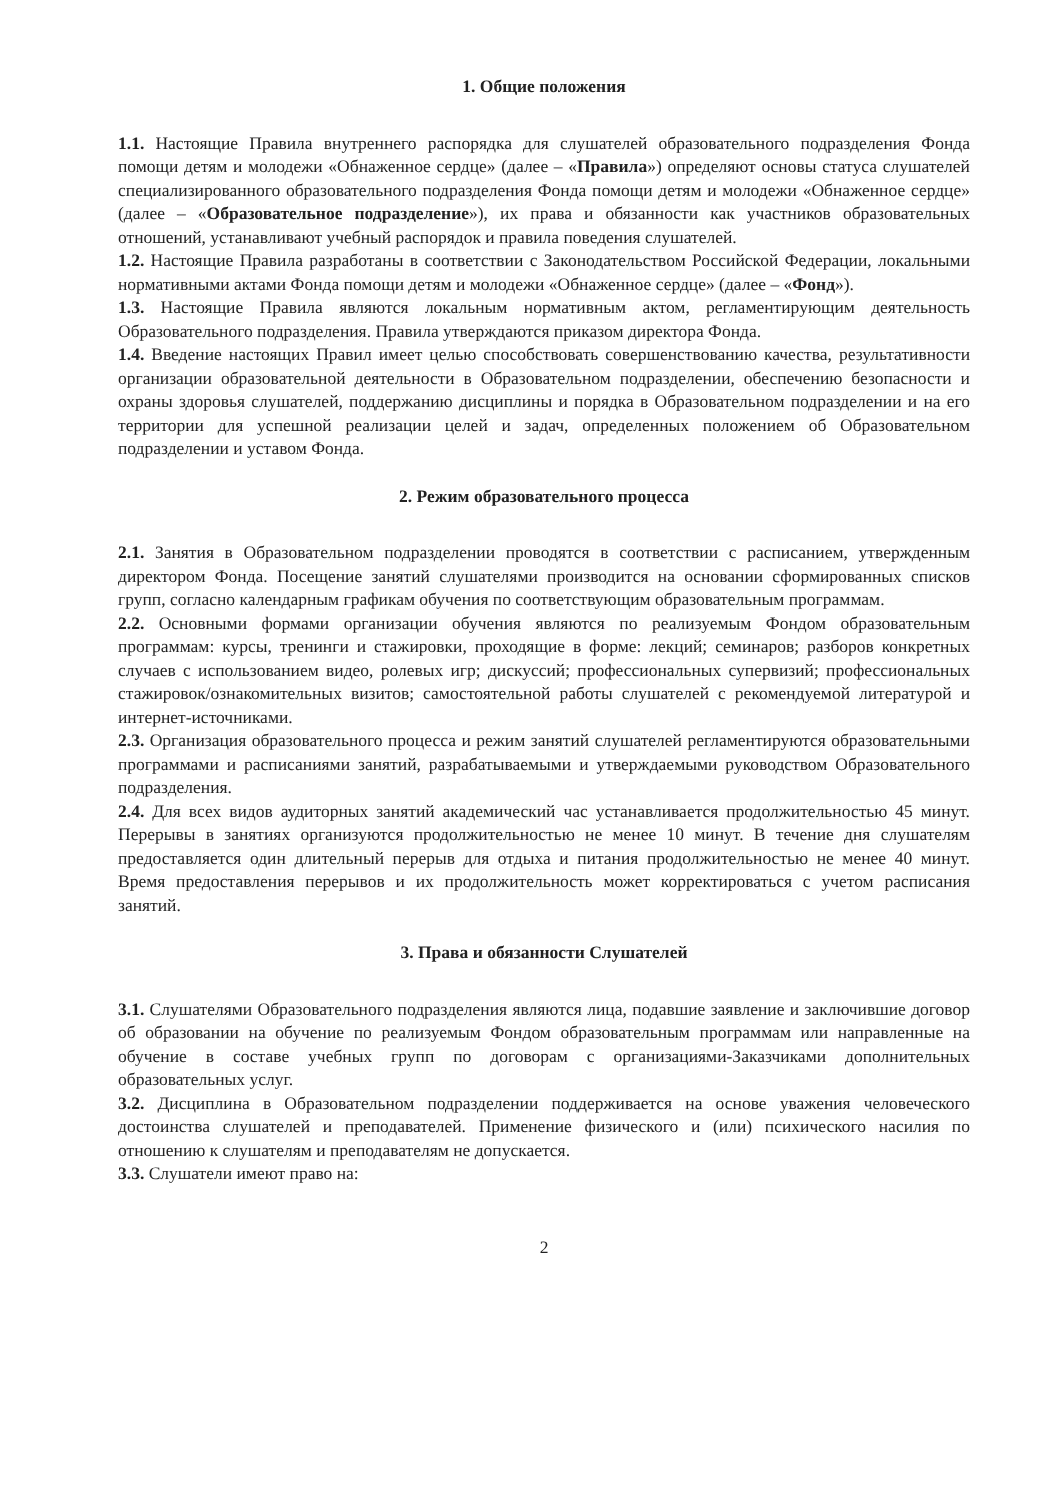1. Общие положения
1.1. Настоящие Правила внутреннего распорядка для слушателей образовательного подразделения Фонда помощи детям и молодежи «Обнаженное сердце» (далее – «Правила») определяют основы статуса слушателей специализированного образовательного подразделения Фонда помощи детям и молодежи «Обнаженное сердце» (далее – «Образовательное подразделение»), их права и обязанности как участников образовательных отношений, устанавливают учебный распорядок и правила поведения слушателей.
1.2. Настоящие Правила разработаны в соответствии с Законодательством Российской Федерации, локальными нормативными актами Фонда помощи детям и молодежи «Обнаженное сердце» (далее – «Фонд»).
1.3. Настоящие Правила являются локальным нормативным актом, регламентирующим деятельность Образовательного подразделения. Правила утверждаются приказом директора Фонда.
1.4. Введение настоящих Правил имеет целью способствовать совершенствованию качества, результативности организации образовательной деятельности в Образовательном подразделении, обеспечению безопасности и охраны здоровья слушателей, поддержанию дисциплины и порядка в Образовательном подразделении и на его территории для успешной реализации целей и задач, определенных положением об Образовательном подразделении и уставом Фонда.
2. Режим образовательного процесса
2.1. Занятия в Образовательном подразделении проводятся в соответствии с расписанием, утвержденным директором Фонда. Посещение занятий слушателями производится на основании сформированных списков групп, согласно календарным графикам обучения по соответствующим образовательным программам.
2.2. Основными формами организации обучения являются по реализуемым Фондом образовательным программам: курсы, тренинги и стажировки, проходящие в форме: лекций; семинаров; разборов конкретных случаев с использованием видео, ролевых игр; дискуссий; профессиональных супервизий; профессиональных стажировок/ознакомительных визитов; самостоятельной работы слушателей с рекомендуемой литературой и интернет-источниками.
2.3. Организация образовательного процесса и режим занятий слушателей регламентируются образовательными программами и расписаниями занятий, разрабатываемыми и утверждаемыми руководством Образовательного подразделения.
2.4. Для всех видов аудиторных занятий академический час устанавливается продолжительностью 45 минут. Перерывы в занятиях организуются продолжительностью не менее 10 минут. В течение дня слушателям предоставляется один длительный перерыв для отдыха и питания продолжительностью не менее 40 минут. Время предоставления перерывов и их продолжительность может корректироваться с учетом расписания занятий.
3. Права и обязанности Слушателей
3.1. Слушателями Образовательного подразделения являются лица, подавшие заявление и заключившие договор об образовании на обучение по реализуемым Фондом образовательным программам или направленные на обучение в составе учебных групп по договорам с организациями-Заказчиками дополнительных образовательных услуг.
3.2. Дисциплина в Образовательном подразделении поддерживается на основе уважения человеческого достоинства слушателей и преподавателей. Применение физического и (или) психического насилия по отношению к слушателям и преподавателям не допускается.
3.3. Слушатели имеют право на:
2